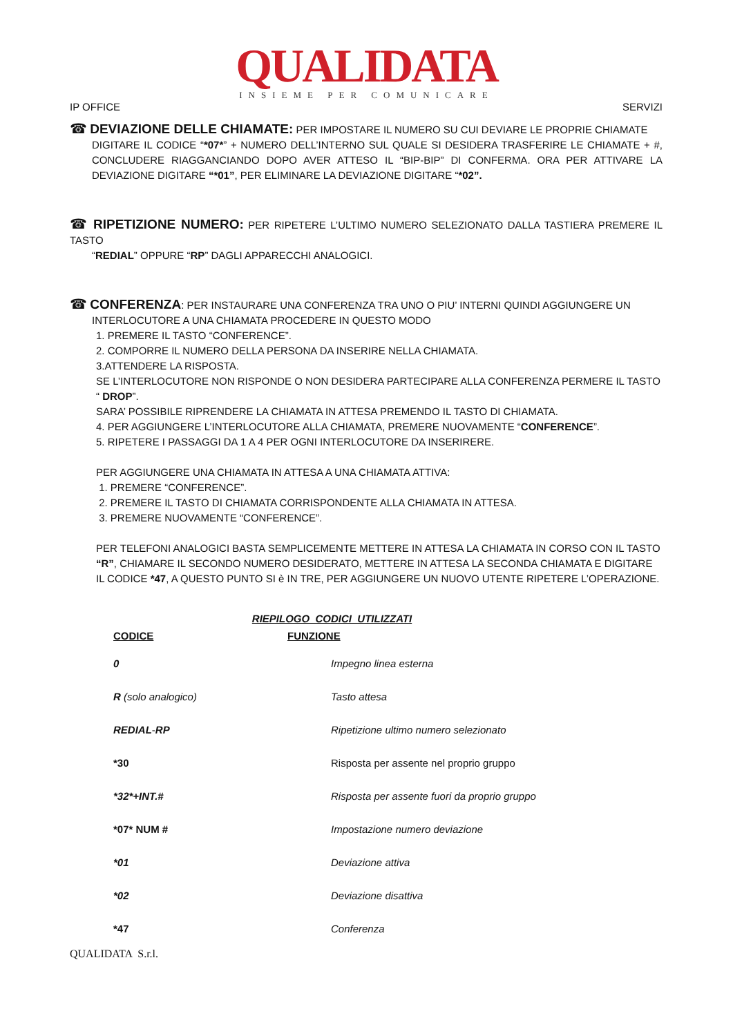QUALIDATA
INSIEME PER COMUNICARE
IP OFFICE SERVIZI
☎ DEVIAZIONE DELLE CHIAMATE: PER IMPOSTARE IL NUMERO SU CUI DEVIARE LE PROPRIE CHIAMATE
DIGITARE IL CODICE “*07*” + NUMERO DELL’INTERNO SUL QUALE SI DESIDERA TRASFERIRE LE CHIAMATE + #, CONCLUDERE RIAGGANCIANDO DOPO AVER ATTESO IL “BIP-BIP” DI CONFERMA. ORA PER ATTIVARE LA DEVIAZIONE DIGITARE “*01”, PER ELIMINARE LA DEVIAZIONE DIGITARE “*02”.
☎ RIPETIZIONE NUMERO: PER RIPETERE L’ULTIMO NUMERO SELEZIONATO DALLA TASTIERA PREMERE IL TASTO
“REDIAL” OPPURE “RP” DAGLI APPARECCHI ANALOGICI.
☎ CONFERENZA: PER INSTAURARE UNA CONFERENZA TRA UNO O PIU’ INTERNI QUINDI AGGIUNGERE UN
INTERLOCUTORE A UNA CHIAMATA PROCEDERE IN QUESTO MODO
1. PREMERE IL TASTO “CONFERENCE”.
2. COMPORRE IL NUMERO DELLA PERSONA DA INSERIRE NELLA CHIAMATA.
3.ATTENDERE LA RISPOSTA.
SE L’INTERLOCUTORE NON RISPONDE O NON DESIDERA PARTECIPARE ALLA CONFERENZA PERMERE IL TASTO “ DROP”.
SARA’ POSSIBILE RIPRENDERE LA CHIAMATA IN ATTESA PREMENDO IL TASTO DI CHIAMATA.
4. PER AGGIUNGERE L’INTERLOCUTORE ALLA CHIAMATA, PREMERE NUOVAMENTE “CONFERENCE”.
5. RIPETERE I PASSAGGI DA 1 A 4 PER OGNI INTERLOCUTORE DA INSERIRERE.
PER AGGIUNGERE UNA CHIAMATA IN ATTESA A UNA CHIAMATA ATTIVA:
1. PREMERE “CONFERENCE”.
2. PREMERE IL TASTO DI CHIAMATA CORRISPONDENTE ALLA CHIAMATA IN ATTESA.
3. PREMERE NUOVAMENTE “CONFERENCE”.
PER TELEFONI ANALOGICI BASTA SEMPLICEMENTE METTERE IN ATTESA LA CHIAMATA IN CORSO CON IL TASTO “R”, CHIAMARE IL SECONDO NUMERO DESIDERATO, METTERE IN ATTESA LA SECONDA CHIAMATA E DIGITARE IL CODICE *47, A QUESTO PUNTO SI è IN TRE, PER AGGIUNGERE UN NUOVO UTENTE RIPETERE L’OPERAZIONE.
RIEPILOGO CODICI UTILIZZATI
| CODICE | FUNZIONE |
| --- | --- |
| 0 | Impegno linea esterna |
| R (solo analogico) | Tasto attesa |
| REDIAL - RP | Ripetizione ultimo numero selezionato |
| *30 | Risposta per assente nel proprio gruppo |
| *32*+INT.# | Risposta per assente fuori da proprio gruppo |
| *07* NUM # | Impostazione numero deviazione |
| *01 | Deviazione attiva |
| *02 | Deviazione disattiva |
| *47 | Conferenza |
QUALIDATA S.r.l.